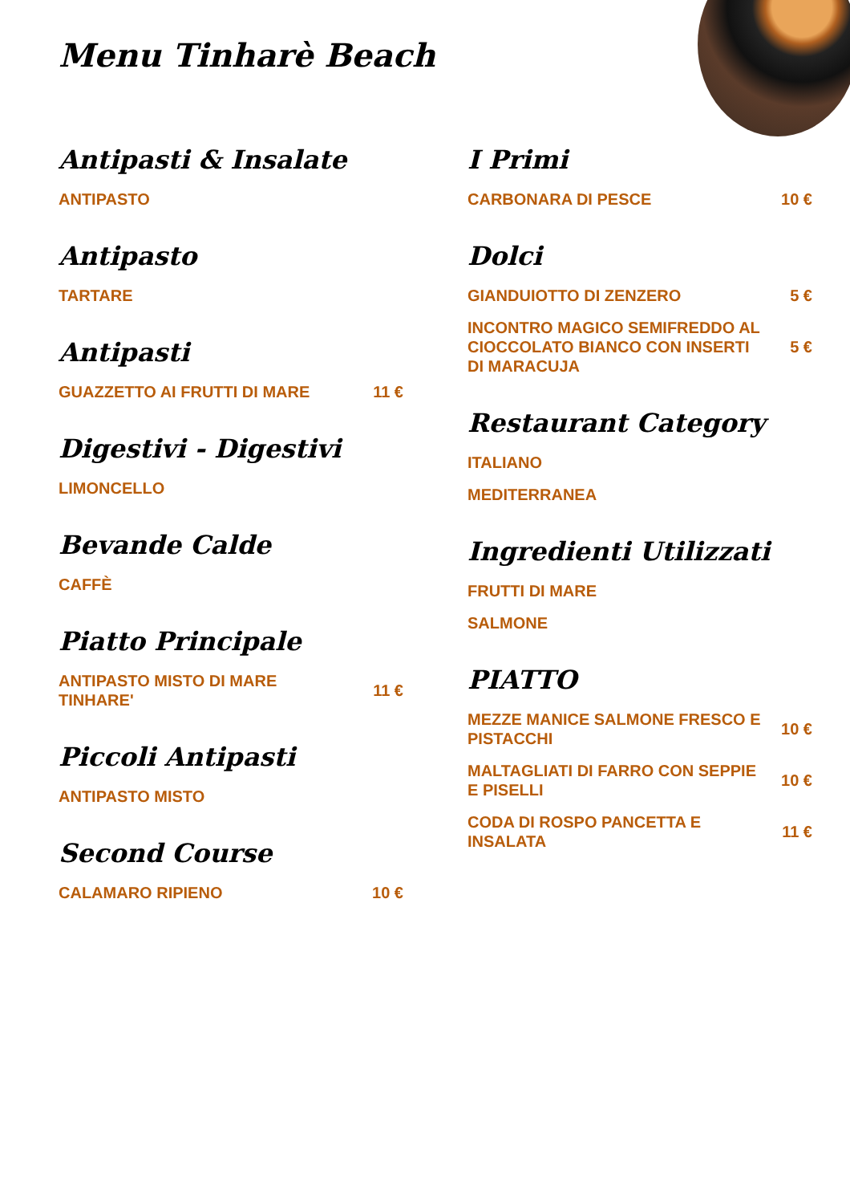Menu Tinharè Beach
Antipasti & Insalate
ANTIPASTO
Antipasto
TARTARE
Antipasti
GUAZZETTO AI FRUTTI DI MARE 11 €
Digestivi - Digestivi
LIMONCELLO
Bevande Calde
CAFFÈ
Piatto Principale
ANTIPASTO MISTO DI MARE TINHARE' 11 €
Piccoli Antipasti
ANTIPASTO MISTO
Second Course
CALAMARO RIPIENO 10 €
I Primi
CARBONARA DI PESCE 10 €
Dolci
GIANDUIOTTO DI ZENZERO 5 €
INCONTRO MAGICO SEMIFREDDO AL CIOCCOLATO BIANCO CON INSERTI DI MARACUJA 5 €
Restaurant Category
ITALIANO
MEDITERRANEA
Ingredienti Utilizzati
FRUTTI DI MARE
SALMONE
PIATTO
MEZZE MANICE SALMONE FRESCO E PISTACCHI 10 €
MALTAGLIATI DI FARRO CON SEPPIE E PISELLI 10 €
CODA DI ROSPO PANCETTA E INSALATA 11 €